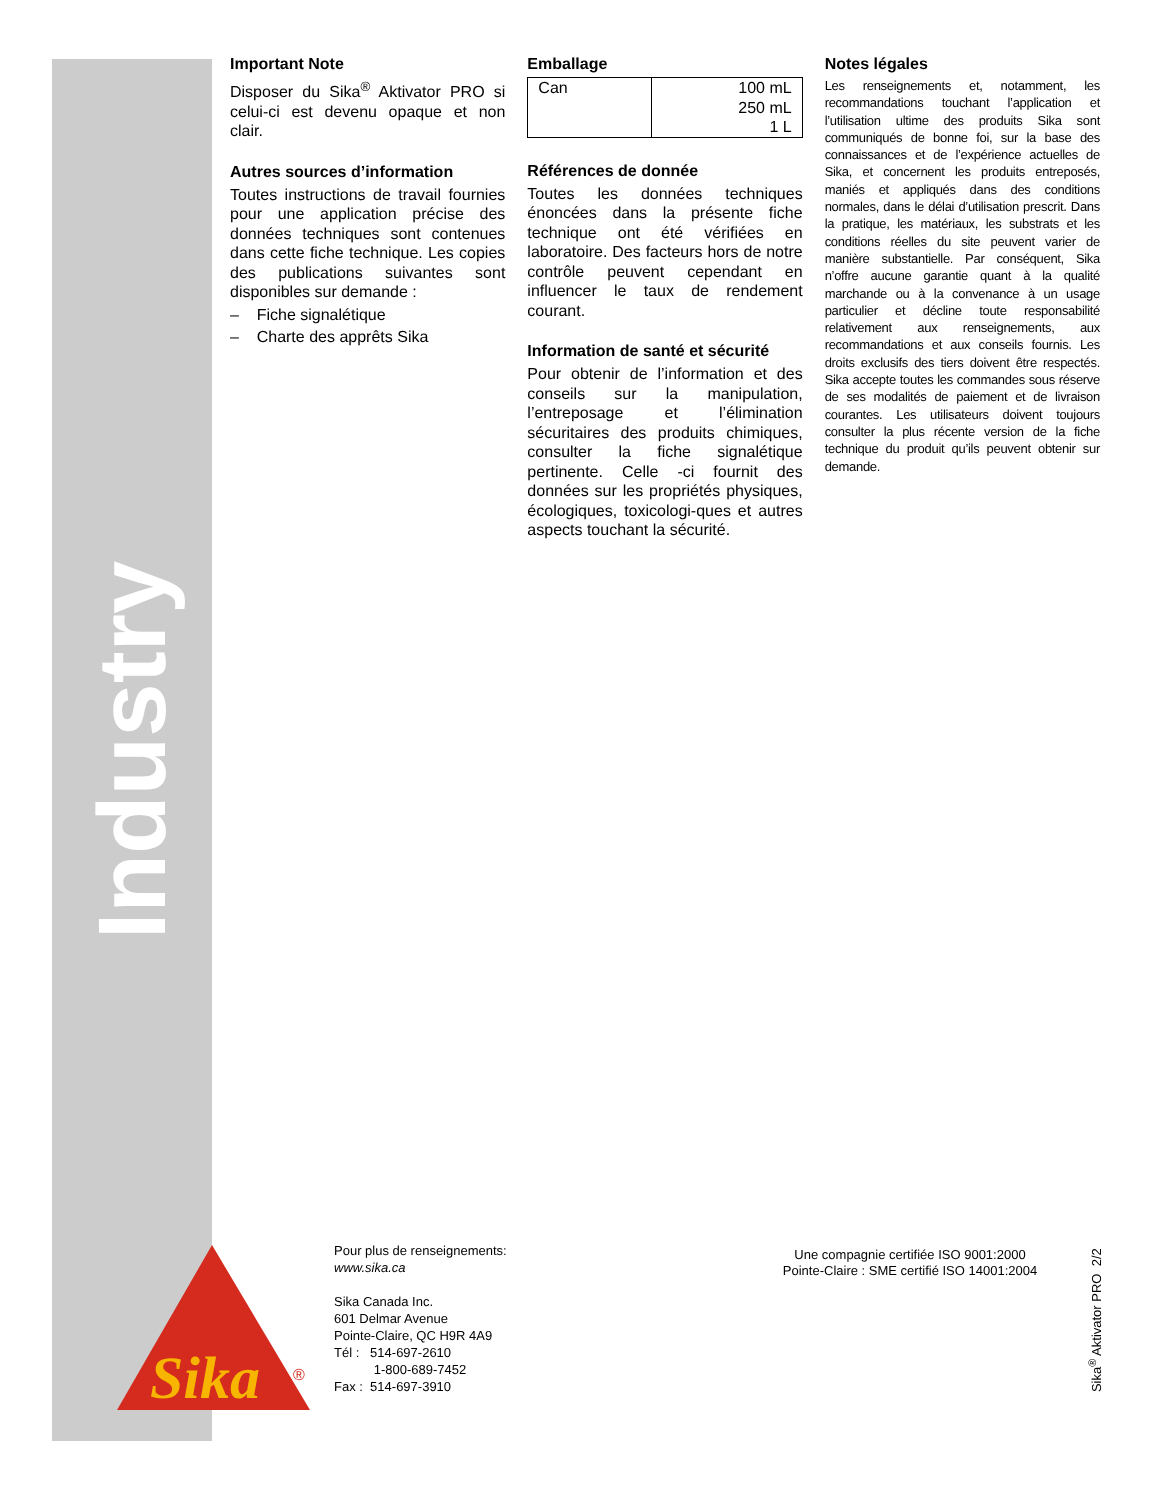Industry
Important Note
Disposer du Sika<sup>®</sup> Aktivator PRO si celui-ci est devenu opaque et non clair.
Autres sources d’information
Toutes instructions de travail fournies pour une application précise des données techniques sont contenues dans cette fiche technique. Les copies des publications suivantes sont disponibles sur demande :
– Fiche signalétique
– Charte des apprêts Sika
Emballage
| Can | 100 mL 250 mL 1 L |
Références de donnée
Toutes les données techniques énoncées dans la présente fiche technique ont été vérifiées en laboratoire. Des facteurs hors de notre contrôle peuvent cependant en influencer le taux de rendement courant.
Information de santé et sécurité
Pour obtenir de l’information et des conseils sur la manipulation, l’entreposage et l’élimination sécuritaires des produits chimiques, consulter la fiche signalétique pertinente. Celle -ci fournit des données sur les propriétés physiques, écologiques, toxicologi-ques et autres aspects touchant la sécurité.
Notes légales
Les renseignements et, notamment, les recommandations touchant l’application et l’utilisation ultime des produits Sika sont communiqués de bonne foi, sur la base des connaissances et de l’expérience actuelles de Sika, et concernent les produits entreposés, maniés et appliqués dans des conditions normales, dans le délai d’utilisation prescrit. Dans la pratique, les matériaux, les substrats et les conditions réelles du site peuvent varier de manière substantielle. Par conséquent, Sika n’offre aucune garantie quant à la qualité marchande ou à la convenance à un usage particulier et décline toute responsabilité relativement aux renseignements, aux recommandations et aux conseils fournis. Les droits exclusifs des tiers doivent être respectés. Sika accepte toutes les commandes sous réserve de ses modalités de paiement et de livraison courantes. Les utilisateurs doivent toujours consulter la plus récente version de la fiche technique du produit qu’ils peuvent obtenir sur demande.
Sika
®
Pour plus de renseignements:
www.sika.ca
Sika Canada Inc.
601 Delmar Avenue
Pointe-Claire, QC H9R 4A9
Tél : 514-697-2610
1-800-689-7452
Fax : 514-697-3910
Une compagnie certifiée ISO 9001:2000
Pointe-Claire : SME certifié ISO 14001:2004
Sika<sup>®</sup> Aktivator PRO 2/2